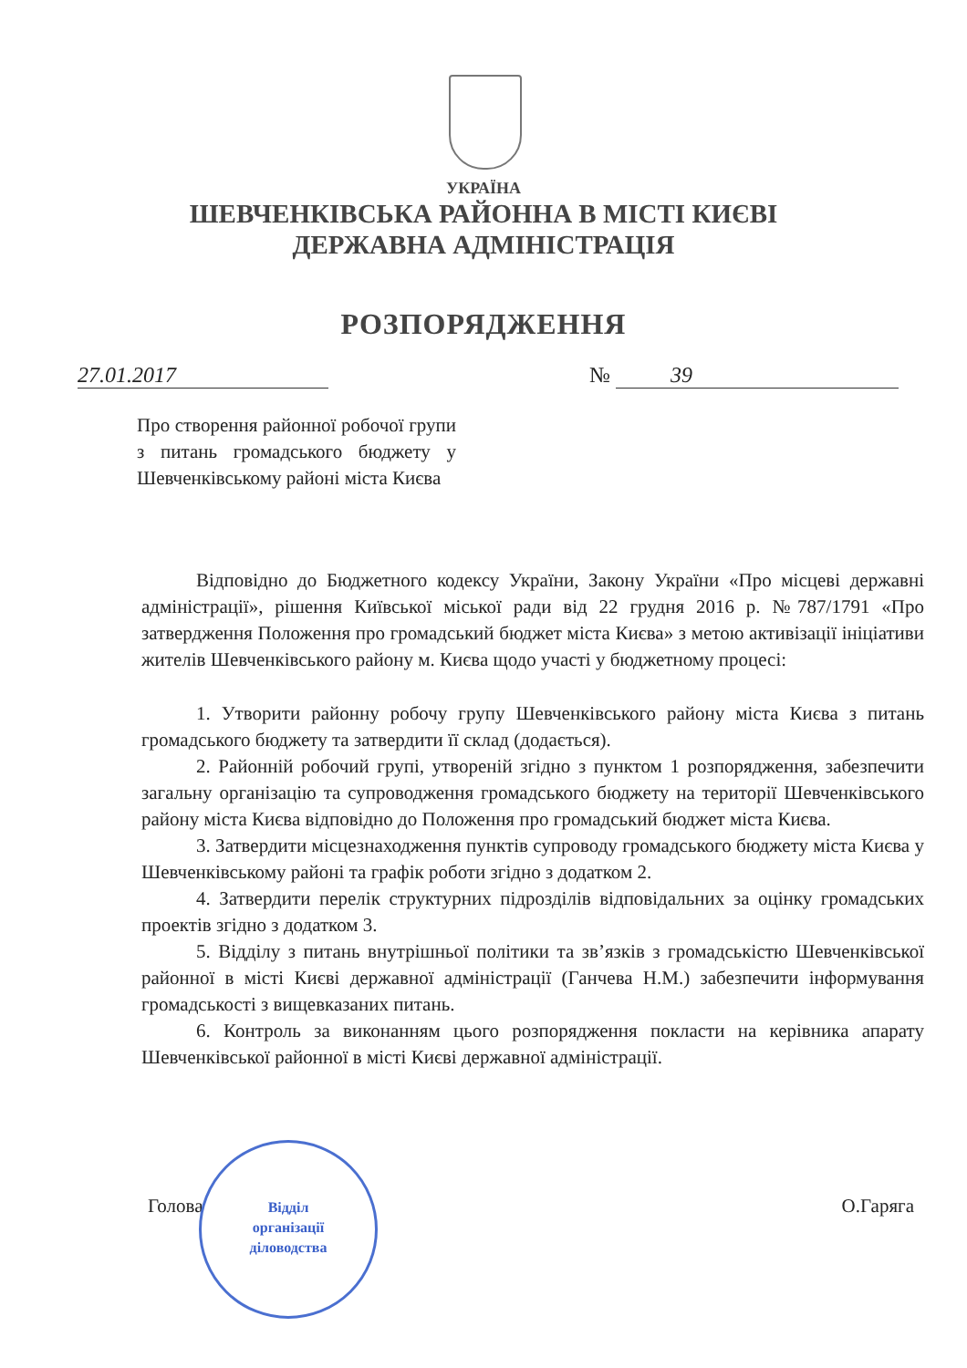УКРАЇНА
ШЕВЧЕНКІВСЬКА РАЙОННА В МІСТІ КИЄВІ
ДЕРЖАВНА АДМІНІСТРАЦІЯ
РОЗПОРЯДЖЕННЯ
27.01.2017 № 39
Про створення районної робочої групи з питань громадського бюджету у Шевченківському районі міста Києва
Відповідно до Бюджетного кодексу України, Закону України «Про місцеві державні адміністрації», рішення Київської міської ради від 22 грудня 2016 р. №787/1791 «Про затвердження Положення про громадський бюджет міста Києва» з метою активізації ініціативи жителів Шевченківського району м. Києва щодо участі у бюджетному процесі:
1. Утворити районну робочу групу Шевченківського району міста Києва з питань громадського бюджету та затвердити її склад (додається).
2. Районній робочий групі, утвореній згідно з пунктом 1 розпорядження, забезпечити загальну організацію та супроводження громадського бюджету на території Шевченківського району міста Києва відповідно до Положення про громадський бюджет міста Києва.
3. Затвердити місцезнаходження пунктів супроводу громадського бюджету міста Києва у Шевченківському районі та графік роботи згідно з додатком 2.
4. Затвердити перелік структурних підрозділів відповідальних за оцінку громадських проектів згідно з додатком 3.
5. Відділу з питань внутрішньої політики та зв’язків з громадськістю Шевченківської районної в місті Києві державної адміністрації (Ганчева Н.М.) забезпечити інформування громадськості з вищевказаних питань.
6. Контроль за виконанням цього розпорядження покласти на керівника апарату Шевченківської районної в місті Києві державної адміністрації.
Голова О.Гаряга
Відділ
організації
діловодства